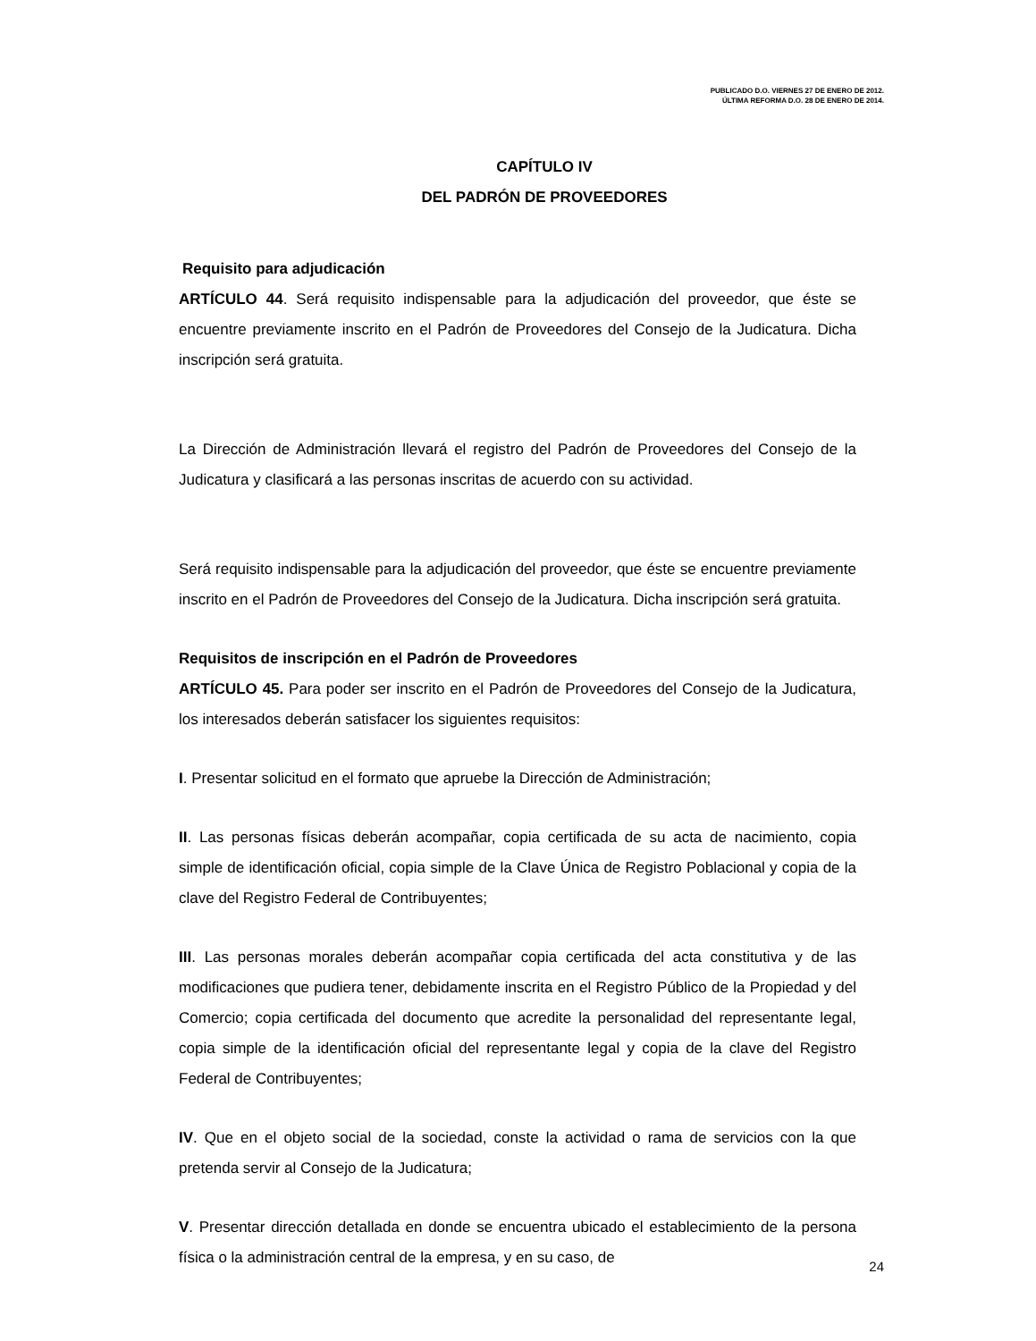PUBLICADO D.O. VIERNES 27 DE ENERO DE 2012.
ÚLTIMA REFORMA D.O. 28 DE ENERO DE 2014.
CAPÍTULO IV
DEL PADRÓN DE PROVEEDORES
Requisito para adjudicación
ARTÍCULO 44. Será requisito indispensable para la adjudicación del proveedor, que éste se encuentre previamente inscrito en el Padrón de Proveedores del Consejo de la Judicatura. Dicha inscripción será gratuita.
La Dirección de Administración llevará el registro del Padrón de Proveedores del Consejo de la Judicatura y clasificará a las personas inscritas de acuerdo con su actividad.
Será requisito indispensable para la adjudicación del proveedor, que éste se encuentre previamente inscrito en el Padrón de Proveedores del Consejo de la Judicatura. Dicha inscripción será gratuita.
Requisitos de inscripción en el Padrón de Proveedores
ARTÍCULO 45. Para poder ser inscrito en el Padrón de Proveedores del Consejo de la Judicatura, los interesados deberán satisfacer los siguientes requisitos:
I. Presentar solicitud en el formato que apruebe la Dirección de Administración;
II. Las personas físicas deberán acompañar, copia certificada de su acta de nacimiento, copia simple de identificación oficial, copia simple de la Clave Única de Registro Poblacional y copia de la clave del Registro Federal de Contribuyentes;
III. Las personas morales deberán acompañar copia certificada del acta constitutiva y de las modificaciones que pudiera tener, debidamente inscrita en el Registro Público de la Propiedad y del Comercio; copia certificada del documento que acredite la personalidad del representante legal, copia simple de la identificación oficial del representante legal y copia de la clave del Registro Federal de Contribuyentes;
IV. Que en el objeto social de la sociedad, conste la actividad o rama de servicios con la que pretenda servir al Consejo de la Judicatura;
V. Presentar dirección detallada en donde se encuentra ubicado el establecimiento de la persona física o la administración central de la empresa, y en su caso, de
24